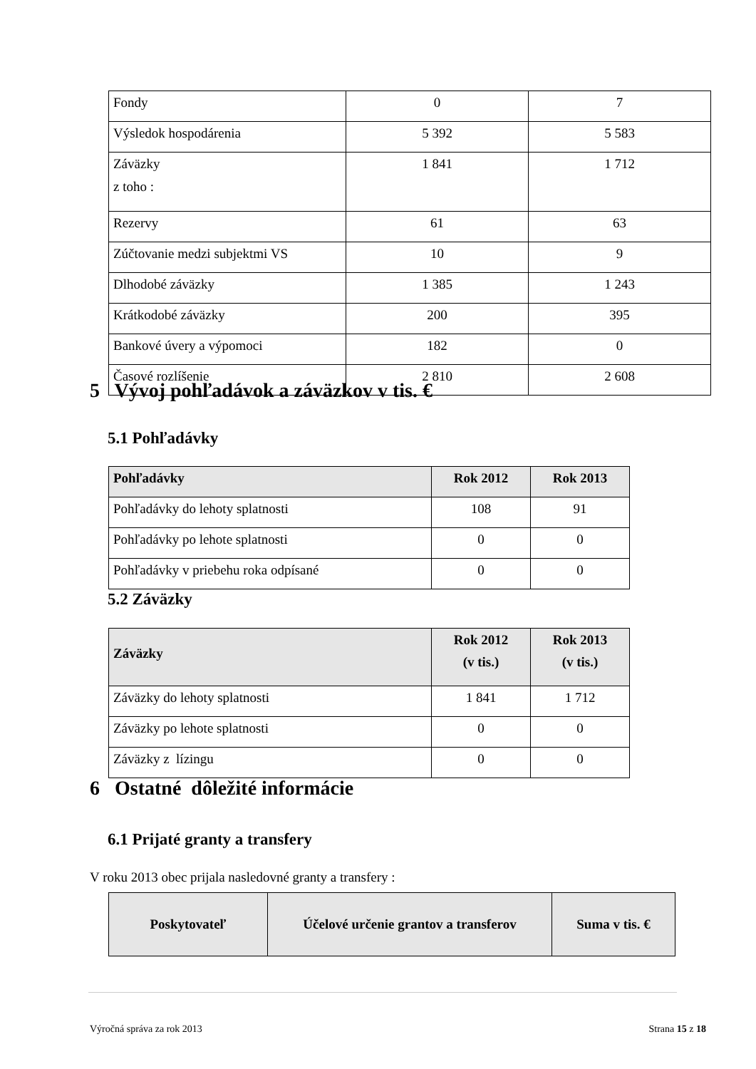| Fondy | 0 | 7 |
| Výsledok hospodárenia | 5 392 | 5 583 |
| Záväzky z toho : | 1 841 | 1 712 |
| Rezervy | 61 | 63 |
| Zúčtovanie medzi subjektmi VS | 10 | 9 |
| Dlhodobé záväzky | 1 385 | 1 243 |
| Krátkodobé záväzky | 200 | 395 |
| Bankové úvery a výpomoci | 182 | 0 |
| Časové rozlíšenie | 2 810 | 2 608 |
5 Vývoj pohľadávok a záväzkov v tis. €
5.1 Pohľadávky
| Pohľadávky | Rok 2012 | Rok 2013 |
| --- | --- | --- |
| Pohľadávky do lehoty splatnosti | 108 | 91 |
| Pohľadávky po lehote splatnosti | 0 | 0 |
| Pohľadávky v priebehu roka odpísané | 0 | 0 |
5.2 Záväzky
| Záväzky | Rok 2012 (v tis.) | Rok 2013 (v tis.) |
| --- | --- | --- |
| Záväzky do lehoty splatnosti | 1 841 | 1 712 |
| Záväzky po lehote splatnosti | 0 | 0 |
| Záväzky z lízingu | 0 | 0 |
6 Ostatné dôležité informácie
6.1 Prijaté granty a transfery
V roku 2013 obec prijala nasledovné granty a transfery :
| Poskytovateľ | Účelové určenie grantov a transferov | Suma v tis. € |
| --- | --- | --- |
Výročná správa za rok 2013 Strana 15 z 18